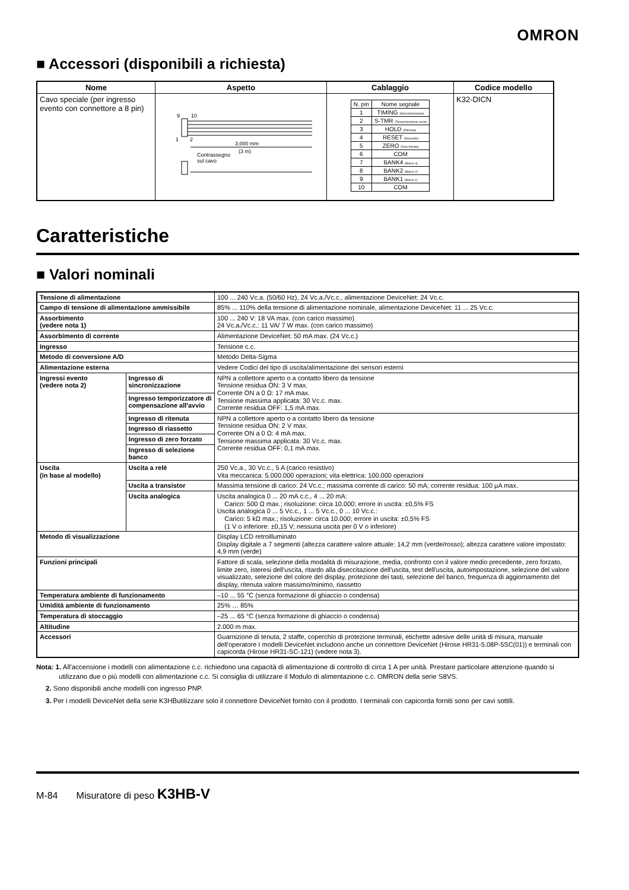OMRON
■ Accessori (disponibili a richiesta)
| Nome | Aspetto | Cablaggio | Codice modello |
| --- | --- | --- | --- |
| Cavo speciale (per ingresso evento con connettore a 8 pin) | 9 10 1 2 3.000 mm (3 m) Contrassegno sul cavo | / N. pin / Nome segnale / / --- / --- / / 1 / TIMING (Sincronizzazione) / / 2 / S-TMR (Temporizzazione avvio) / / 3 / HOLD (Ritenuta) / / 4 / RESET (Riassetto) / / 5 / ZERO (Zero forzato) / / 6 / COM / / 7 / BANK4 (Banco 4) / / 8 / BANK2 (Banco 2) / / 9 / BANK1 (Banco 1) / / 10 / COM / | K32-DICN |
Caratteristiche
■ Valori nominali
| Tensione di alimentazione | | 100 ... 240 Vc.a. (50/60 Hz), 24 Vc.a./Vc.c., alimentazione DeviceNet: 24 Vc.c. |
| Campo di tensione di alimentazione ammissibile | | 85% ... 110% della tensione di alimentazione nominale, alimentazione DeviceNet: 11 ... 25 Vc.c. |
| Assorbimento (vedere nota 1) | | 100 ... 240 V: 18 VA max. (con carico massimo) 24 Vc.a./Vc.c.: 11 VA/ 7 W max. (con carico massimo) |
| Assorbimento di corrente | | Alimentazione DeviceNet: 50 mA max. (24 Vc.c.) |
| Ingresso | | Tensione c.c. |
| Metodo di conversione A/D | | Metodo Delta-Sigma |
| Alimentazione esterna | | Vedere Codici del tipo di uscita/alimentazione dei sensori esterni |
| Ingressi evento (vedere nota 2) | Ingresso di sincronizzazione | NPN a collettore aperto o a contatto libero da tensione Tensione residua ON: 3 V max. Corrente ON a 0 Ω: 17 mA max. Tensione massima applicata: 30 Vc.c. max. Corrente residua OFF: 1,5 mA max. |
| | Ingresso temporizzatore di compensazione all'avvio | |
| | Ingresso di ritenuta | NPN a collettore aperto o a contatto libero da tensione Tensione residua ON: 2 V max. Corrente ON a 0 Ω: 4 mA max. Tensione massima applicata: 30 Vc.c. max. Corrente residua OFF: 0,1 mA max. |
| | Ingresso di riassetto | |
| | Ingresso di zero forzato | |
| | Ingresso di selezione banco | |
| Uscita (in base al modello) | Uscita a relè | 250 Vc.a., 30 Vc.c., 5 A (carico resistivo) Vita meccanica: 5.000.000 operazioni; vita elettrica: 100.000 operazioni |
| | Uscita a transistor | Massima tensione di carico: 24 Vc.c.; massima corrente di carico: 50 mA; corrente residua: 100 μA max. |
| | Uscita analogica | Uscita analogica 0 ... 20 mA c.c., 4 ... 20 mA: Carico: 500 Ω max.; risoluzione: circa 10.000; errore in uscita: ±0,5% FS Uscita analogica 0 ... 5 Vc.c., 1 ... 5 Vc.c., 0 ... 10 Vc.c.: Carico: 5 kΩ max.; risoluzione: circa 10.000; errore in uscita: ±0,5% FS (1 V o inferiore: ±0,15 V; nessuna uscita per 0 V o inferiore) |
| Metodo di visualizzazione | | Display LCD retroilluminato Display digitale a 7 segmenti (altezza carattere valore attuale: 14,2 mm (verde/rosso); altezza carattere valore impostato: 4,9 mm (verde) |
| Funzioni principali | | Fattore di scala, selezione della modalità di misurazione, media, confronto con il valore medio precedente, zero forzato, limite zero, isteresi dell'uscita, ritardo alla diseccitazione dell'uscita, test dell'uscita, autoimpostazione, selezione del valore visualizzato, selezione del colore del display, protezione dei tasti, selezione del banco, frequenza di aggiornamento del display, ritenuta valore massimo/minimo, riassetto |
| Temperatura ambiente di funzionamento | | –10 ... 55 °C (senza formazione di ghiaccio o condensa) |
| Umidità ambiente di funzionamento | | 25% … 85% |
| Temperatura di stoccaggio | | –25 ... 65 °C (senza formazione di ghiaccio o condensa) |
| Altitudine | | 2.000 m max. |
| Accessori | | Guarnizione di tenuta, 2 staffe, coperchio di protezione terminali, etichette adesive delle unità di misura, manuale dell'operatore I modelli DeviceNet includono anche un connettore DeviceNet (Hirose HR31-5.08P-5SC(01)) e terminali con capicorda (Hirose HR31-SC-121) (vedere nota 3). |
Nota: 1. All'accensione i modelli con alimentazione c.c. richiedono una capacità di alimentazione di controllo di circa 1 A per unità. Prestare particolare attenzione quando si utilizzano due o più modelli con alimentazione c.c. Si consiglia di utilizzare il Modulo di alimentazione c.c. OMRON della serie S8VS.
2. Sono disponibili anche modelli con ingresso PNP.
3. Per i modelli DeviceNet della serie K3HButilizzare solo il connettore DeviceNet fornito con il prodotto. I terminali con capicorda forniti sono per cavi sottili.
M-84 Misuratore di peso K3HB-V